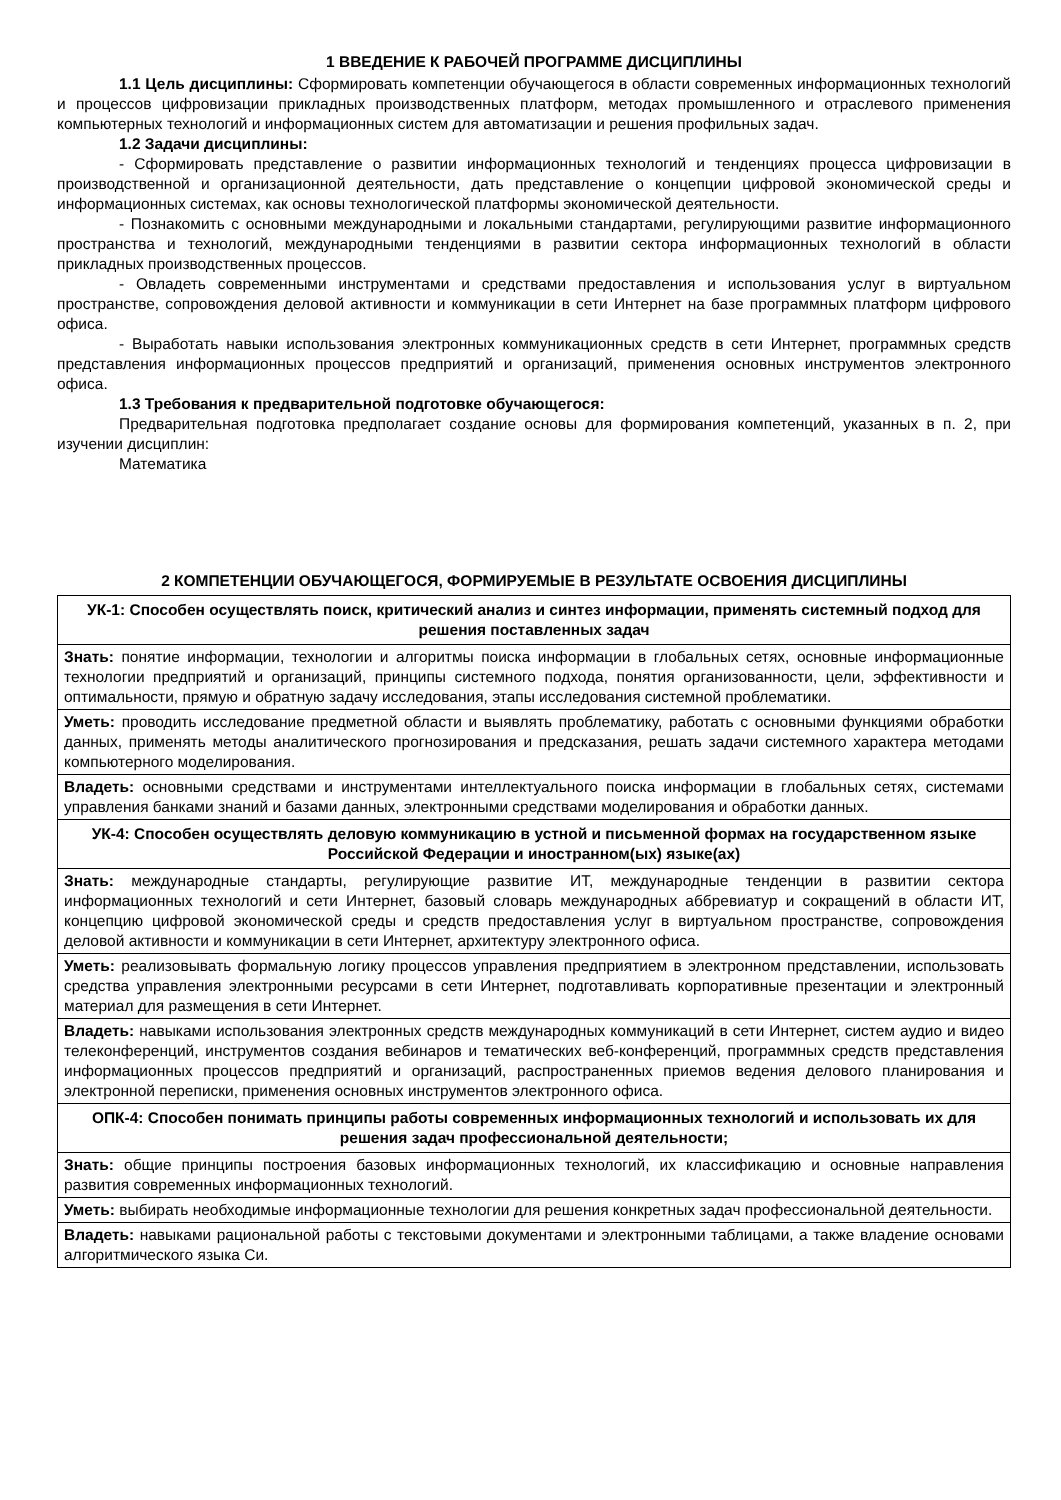1 ВВЕДЕНИЕ К РАБОЧЕЙ ПРОГРАММЕ ДИСЦИПЛИНЫ
1.1 Цель дисциплины: Сформировать компетенции обучающегося в области современных информационных технологий и процессов цифровизации прикладных производственных платформ, методах промышленного и отраслевого применения компьютерных технологий и информационных систем для автоматизации и решения профильных задач.
1.2 Задачи дисциплины:
- Сформировать представление о развитии информационных технологий и тенденциях процесса цифровизации в производственной и организационной деятельности, дать представление о концепции цифровой экономической среды и информационных системах, как основы технологической платформы экономической деятельности.
- Познакомить с основными международными и локальными стандартами, регулирующими развитие информационного пространства и технологий, международными тенденциями в развитии сектора информационных технологий в области прикладных производственных процессов.
- Овладеть современными инструментами и средствами предоставления и использования услуг в виртуальном пространстве, сопровождения деловой активности и коммуникации в сети Интернет на базе программных платформ цифрового офиса.
- Выработать навыки использования электронных коммуникационных средств в сети Интернет, программных средств представления информационных процессов предприятий и организаций, применения основных инструментов электронного офиса.
1.3 Требования к предварительной подготовке обучающегося:
Предварительная подготовка предполагает создание основы для формирования компетенций, указанных в п. 2, при изучении дисциплин:
Математика
2 КОМПЕТЕНЦИИ ОБУЧАЮЩЕГОСЯ, ФОРМИРУЕМЫЕ В РЕЗУЛЬТАТЕ ОСВОЕНИЯ ДИСЦИПЛИНЫ
| УК-1: Способен осуществлять поиск, критический анализ и синтез информации, применять системный подход для решения поставленных задач |
| Знать: понятие информации, технологии и алгоритмы поиска информации в глобальных сетях, основные информационные технологии предприятий и организаций, принципы системного подхода, понятия организованности, цели, эффективности и оптимальности, прямую и обратную задачу исследования, этапы исследования системной проблематики. |
| Уметь: проводить исследование предметной области и выявлять проблематику, работать с основными функциями обработки данных, применять методы аналитического прогнозирования и предсказания, решать задачи системного характера методами компьютерного моделирования. |
| Владеть: основными средствами и инструментами интеллектуального поиска информации в глобальных сетях, системами управления банками знаний и базами данных, электронными средствами моделирования и обработки данных. |
| УК-4: Способен осуществлять деловую коммуникацию в устной и письменной формах на государственном языке Российской Федерации и иностранном(ых) языке(ах) |
| Знать: международные стандарты, регулирующие развитие ИТ, международные тенденции в развитии сектора информационных технологий и сети Интернет, базовый словарь международных аббревиатур и сокращений в области ИТ, концепцию цифровой экономической среды и средств предоставления услуг в виртуальном пространстве, сопровождения деловой активности и коммуникации в сети Интернет, архитектуру электронного офиса. |
| Уметь: реализовывать формальную логику процессов управления предприятием в электронном представлении, использовать средства управления электронными ресурсами в сети Интернет, подготавливать корпоративные презентации и электронный материал для размещения в сети Интернет. |
| Владеть: навыками использования электронных средств международных коммуникаций в сети Интернет, систем аудио и видео телеконференций, инструментов создания вебинаров и тематических веб-конференций, программных средств представления информационных процессов предприятий и организаций, распространенных приемов ведения делового планирования и электронной переписки, применения основных инструментов электронного офиса. |
| ОПК-4: Способен понимать принципы работы современных информационных технологий и использовать их для решения задач профессиональной деятельности; |
| Знать: общие принципы построения базовых информационных технологий, их классификацию и основные направления развития современных информационных технологий. |
| Уметь: выбирать необходимые информационные технологии для решения конкретных задач профессиональной деятельности. |
| Владеть: навыками рациональной работы с текстовыми документами и электронными таблицами, а также владение основами алгоритмического языка Си. |